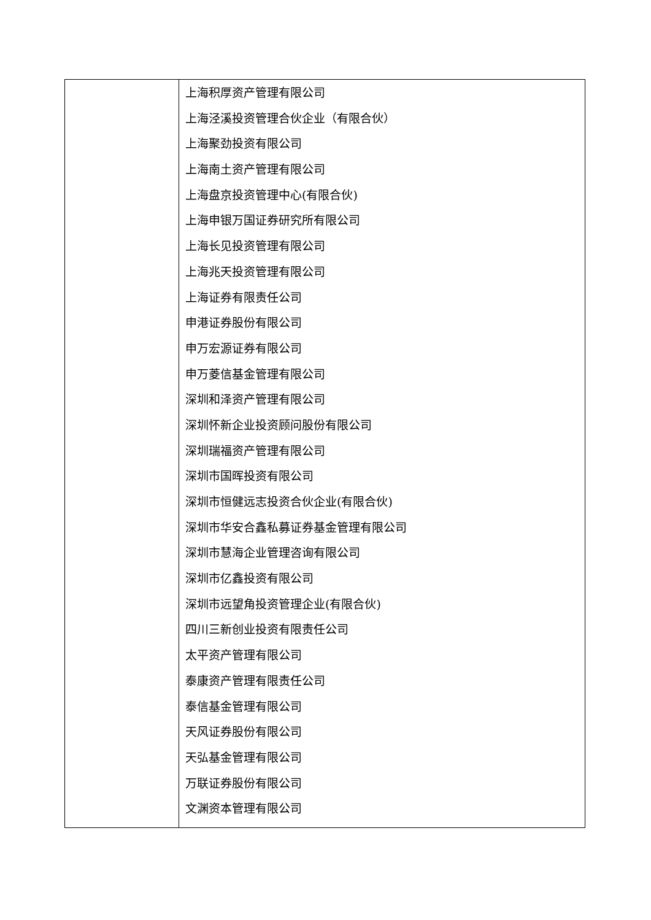| | 上海积厚资产管理有限公司 上海泾溪投资管理合伙企业（有限合伙） 上海聚劲投资有限公司 上海南土资产管理有限公司 上海盘京投资管理中心(有限合伙) 上海申银万国证券研究所有限公司 上海长见投资管理有限公司 上海兆天投资管理有限公司 上海证券有限责任公司 申港证券股份有限公司 申万宏源证券有限公司 申万菱信基金管理有限公司 深圳和泽资产管理有限公司 深圳怀新企业投资顾问股份有限公司 深圳瑞福资产管理有限公司 深圳市国晖投资有限公司 深圳市恒健远志投资合伙企业(有限合伙) 深圳市华安合鑫私募证券基金管理有限公司 深圳市慧海企业管理咨询有限公司 深圳市亿鑫投资有限公司 深圳市远望角投资管理企业(有限合伙) 四川三新创业投资有限责任公司 太平资产管理有限公司 泰康资产管理有限责任公司 泰信基金管理有限公司 天风证券股份有限公司 天弘基金管理有限公司 万联证券股份有限公司 文渊资本管理有限公司 |